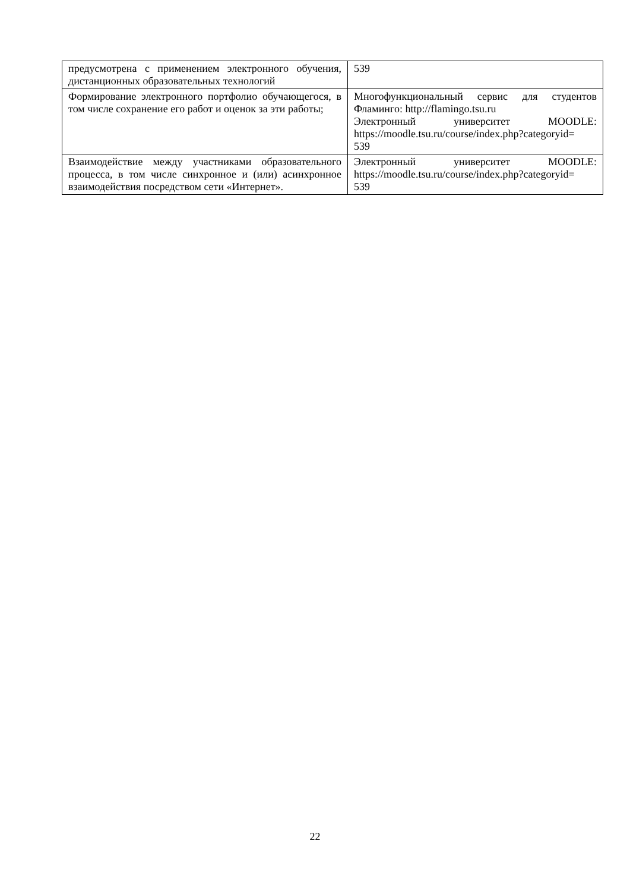| предусмотрена с применением электронного обучения, дистанционных образовательных технологий | 539 |
| Формирование электронного портфолио обучающегося, в том числе сохранение его работ и оценок за эти работы; | Многофункциональный сервис для студентов Фламинго: http://flamingo.tsu.ru Электронный университет MOODLE: https://moodle.tsu.ru/course/index.php?categoryid= 539 |
| Взаимодействие между участниками образовательного процесса, в том числе синхронное и (или) асинхронное взаимодействия посредством сети «Интернет». | Электронный университет MOODLE: https://moodle.tsu.ru/course/index.php?categoryid= 539 |
22